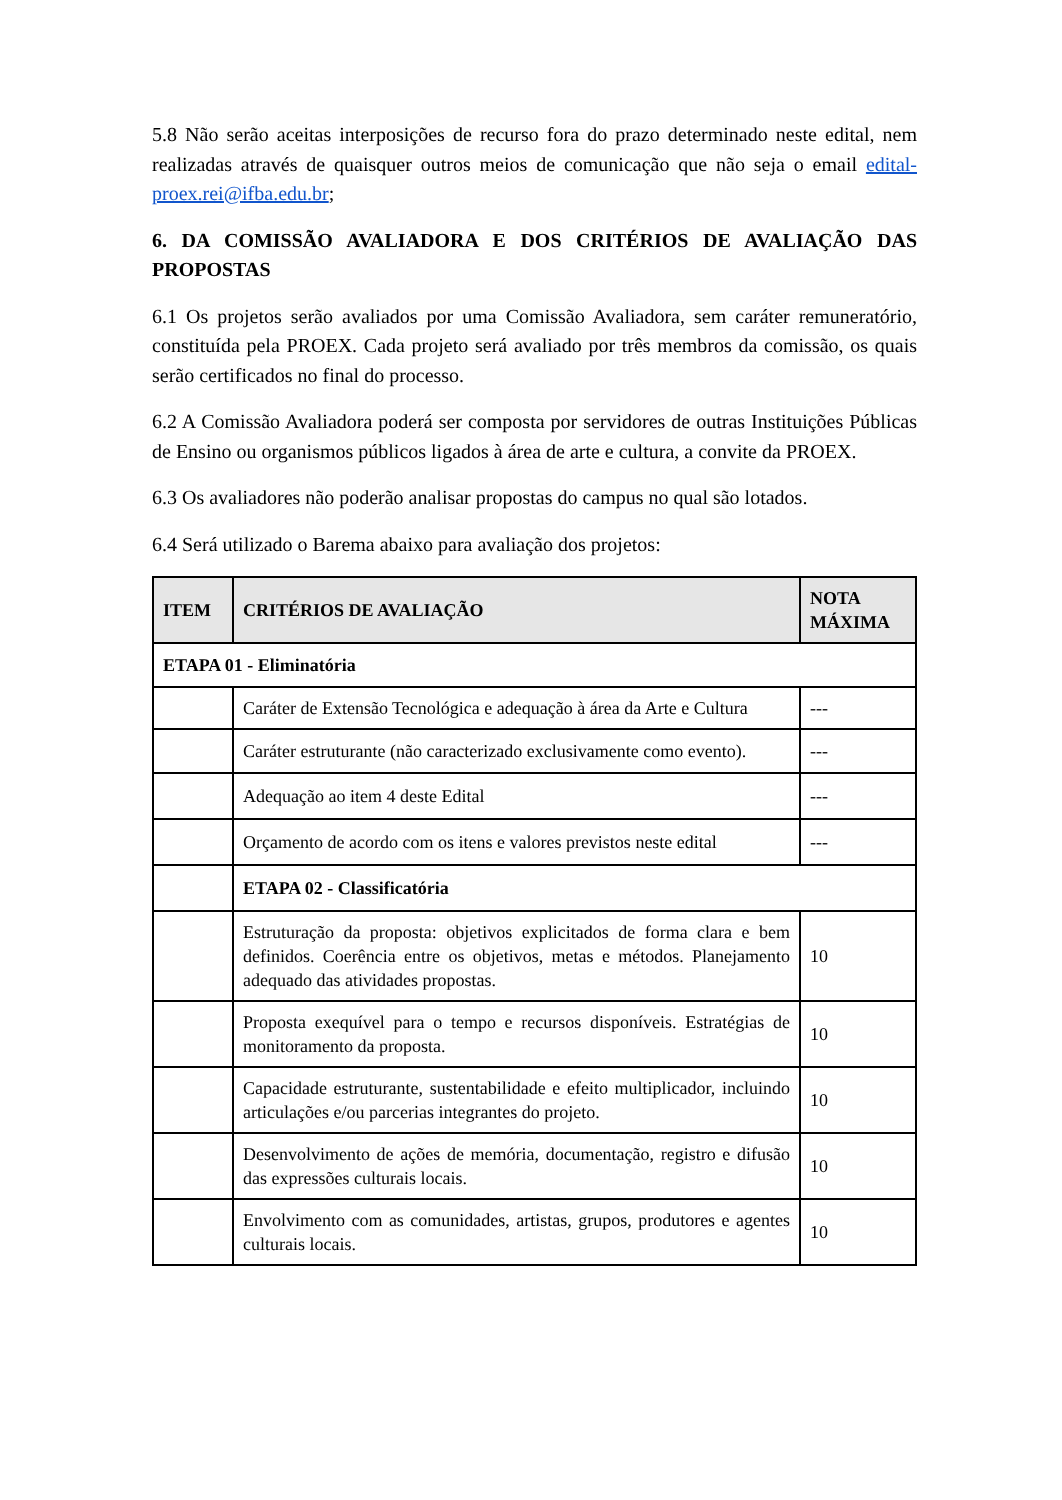5.8 Não serão aceitas interposições de recurso fora do prazo determinado neste edital, nem realizadas através de quaisquer outros meios de comunicação que não seja o email edital-proex.rei@ifba.edu.br;
6. DA COMISSÃO AVALIADORA E DOS CRITÉRIOS DE AVALIAÇÃO DAS PROPOSTAS
6.1 Os projetos serão avaliados por uma Comissão Avaliadora, sem caráter remuneratório, constituída pela PROEX. Cada projeto será avaliado por três membros da comissão, os quais serão certificados no final do processo.
6.2 A Comissão Avaliadora poderá ser composta por servidores de outras Instituições Públicas de Ensino ou organismos públicos ligados à área de arte e cultura, a convite da PROEX.
6.3 Os avaliadores não poderão analisar propostas do campus no qual são lotados.
6.4 Será utilizado o Barema abaixo para avaliação dos projetos:
| ITEM | CRITÉRIOS DE AVALIAÇÃO | NOTA MÁXIMA |
| --- | --- | --- |
| ETAPA 01 - Eliminatória | | |
| | Caráter de Extensão Tecnológica e adequação à área da Arte e Cultura | --- |
| | Caráter estruturante (não caracterizado exclusivamente como evento). | --- |
| | Adequação ao item 4 deste Edital | --- |
| | Orçamento de acordo com os itens e valores previstos neste edital | --- |
| | ETAPA 02 - Classificatória | |
| | Estruturação da proposta: objetivos explicitados de forma clara e bem definidos. Coerência entre os objetivos, metas e métodos. Planejamento adequado das atividades propostas. | 10 |
| | Proposta exequível para o tempo e recursos disponíveis. Estratégias de monitoramento da proposta. | 10 |
| | Capacidade estruturante, sustentabilidade e efeito multiplicador, incluindo articulações e/ou parcerias integrantes do projeto. | 10 |
| | Desenvolvimento de ações de memória, documentação, registro e difusão das expressões culturais locais. | 10 |
| | Envolvimento com as comunidades, artistas, grupos, produtores e agentes culturais locais. | 10 |